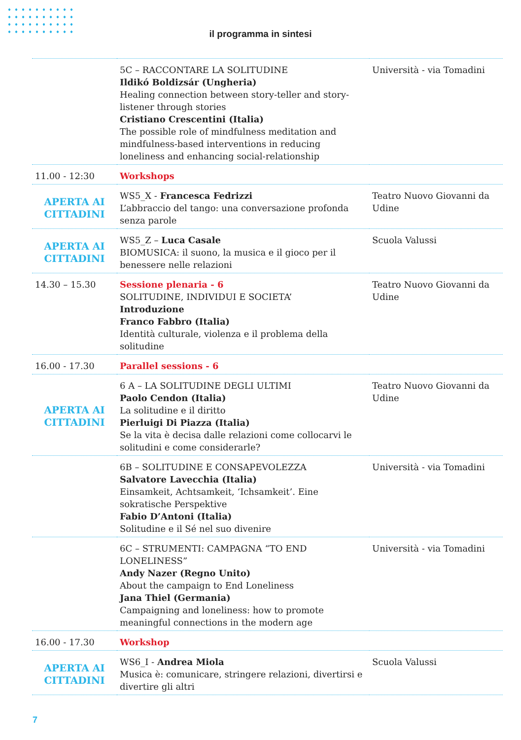il programma in sintesi
| | 5C – RACCONTARE LA SOLITUDINE Ildikó Boldizsár (Ungheria) Healing connection between story-teller and story-listener through stories Cristiano Crescentini (Italia) The possible role of mindfulness meditation and mindfulness-based interventions in reducing loneliness and enhancing social-relationship | Università - via Tomadini |
| 11.00 - 12:30 | Workshops | |
| APERTA AI CITTADINI | WS5_X - Francesca Fedrizzi L’abbraccio del tango: una conversazione profonda senza parole | Teatro Nuovo Giovanni da Udine |
| APERTA AI CITTADINI | WS5_Z – Luca Casale BIOMUSICA: il suono, la musica e il gioco per il benessere nelle relazioni | Scuola Valussi |
| 14.30 – 15.30 | Sessione plenaria - 6 SOLITUDINE, INDIVIDUI E SOCIETA’ Introduzione Franco Fabbro (Italia) Identità culturale, violenza e il problema della solitudine | Teatro Nuovo Giovanni da Udine |
| 16.00 - 17.30 | Parallel sessions - 6 | |
| APERTA AI CITTADINI | 6 A – LA SOLITUDINE DEGLI ULTIMI Paolo Cendon (Italia) La solitudine e il diritto Pierluigi Di Piazza (Italia) Se la vita è decisa dalle relazioni come collocarvi le solitudini e come considerarle? | Teatro Nuovo Giovanni da Udine |
| | 6B – SOLITUDINE E CONSAPEVOLEZZA Salvatore Lavecchia (Italia) Einsamkeit, Achtsamkeit, ‘Ichsamkeit’. Eine sokratische Perspektive Fabio D’Antoni (Italia) Solitudine e il Sé nel suo divenire | Università - via Tomadini |
| | 6C – STRUMENTI: CAMPAGNA “TO END LONELINESS” Andy Nazer (Regno Unito) About the campaign to End Loneliness Jana Thiel (Germania) Campaigning and loneliness: how to promote meaningful connections in the modern age | Università - via Tomadini |
| 16.00 - 17.30 | Workshop | |
| APERTA AI CITTADINI | WS6_I - Andrea Miola Musica è: comunicare, stringere relazioni, divertirsi e divertire gli altri | Scuola Valussi |
7